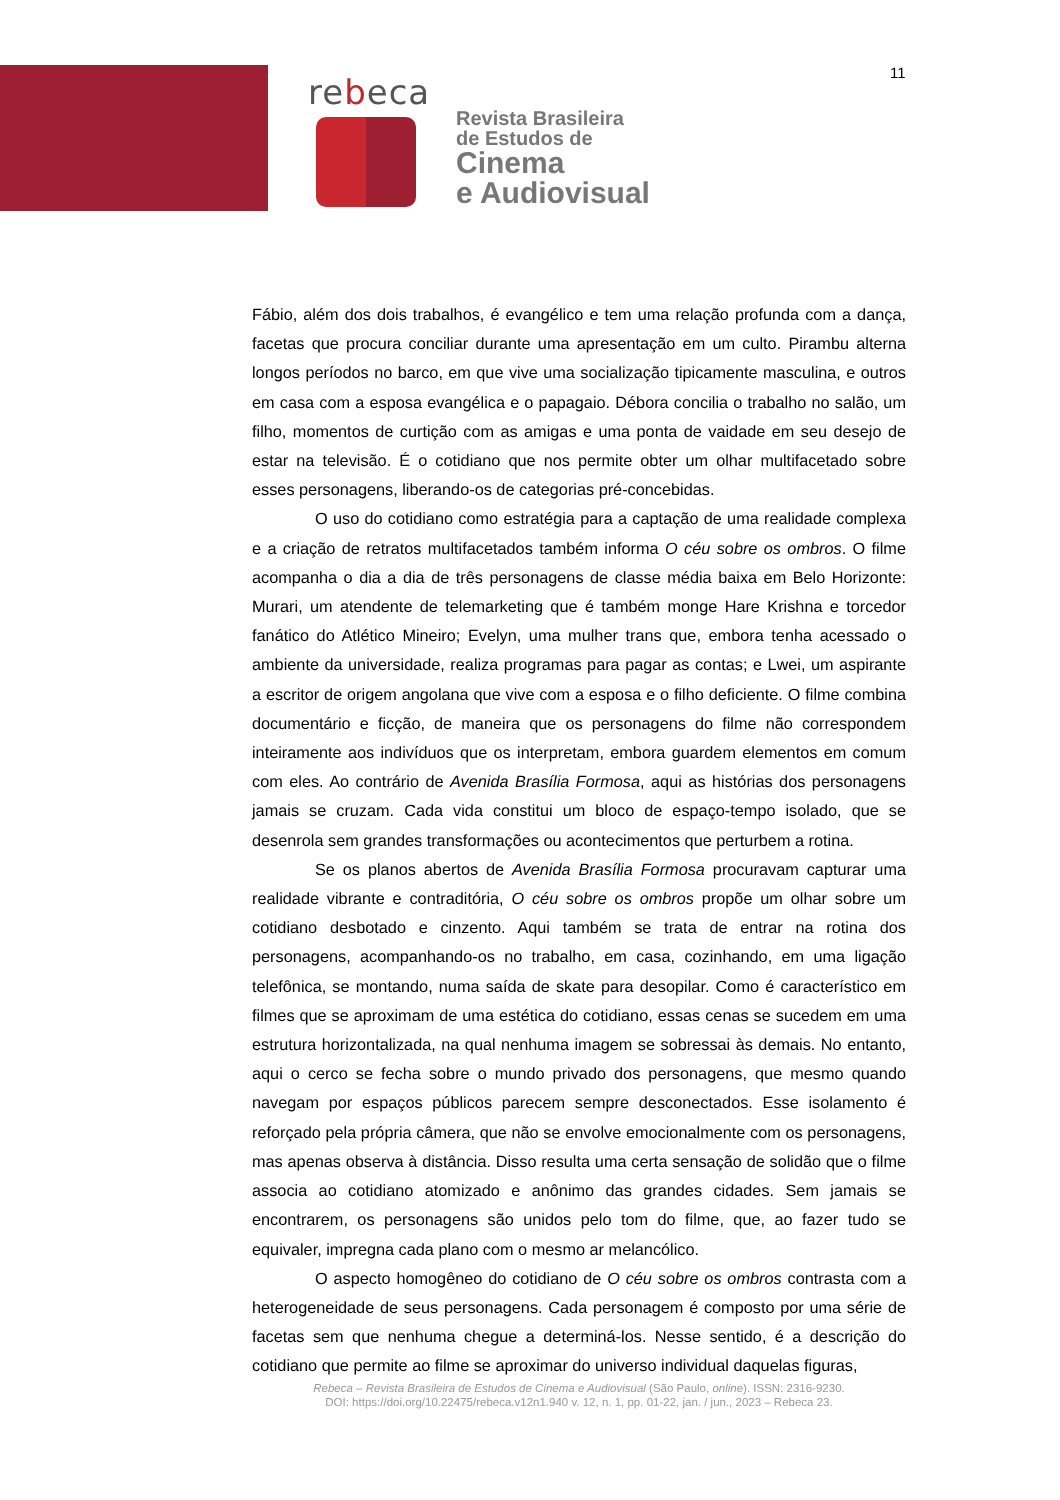11
rebeca
Revista Brasileira
de Estudos de
Cinema
e Audiovisual
Fábio, além dos dois trabalhos, é evangélico e tem uma relação profunda com a dança, facetas que procura conciliar durante uma apresentação em um culto. Pirambu alterna longos períodos no barco, em que vive uma socialização tipicamente masculina, e outros em casa com a esposa evangélica e o papagaio. Débora concilia o trabalho no salão, um filho, momentos de curtição com as amigas e uma ponta de vaidade em seu desejo de estar na televisão. É o cotidiano que nos permite obter um olhar multifacetado sobre esses personagens, liberando-os de categorias pré-concebidas.
O uso do cotidiano como estratégia para a captação de uma realidade complexa e a criação de retratos multifacetados também informa O céu sobre os ombros. O filme acompanha o dia a dia de três personagens de classe média baixa em Belo Horizonte: Murari, um atendente de telemarketing que é também monge Hare Krishna e torcedor fanático do Atlético Mineiro; Evelyn, uma mulher trans que, embora tenha acessado o ambiente da universidade, realiza programas para pagar as contas; e Lwei, um aspirante a escritor de origem angolana que vive com a esposa e o filho deficiente. O filme combina documentário e ficção, de maneira que os personagens do filme não correspondem inteiramente aos indivíduos que os interpretam, embora guardem elementos em comum com eles. Ao contrário de Avenida Brasília Formosa, aqui as histórias dos personagens jamais se cruzam. Cada vida constitui um bloco de espaço-tempo isolado, que se desenrola sem grandes transformações ou acontecimentos que perturbem a rotina.
Se os planos abertos de Avenida Brasília Formosa procuravam capturar uma realidade vibrante e contraditória, O céu sobre os ombros propõe um olhar sobre um cotidiano desbotado e cinzento. Aqui também se trata de entrar na rotina dos personagens, acompanhando-os no trabalho, em casa, cozinhando, em uma ligação telefônica, se montando, numa saída de skate para desopilar. Como é característico em filmes que se aproximam de uma estética do cotidiano, essas cenas se sucedem em uma estrutura horizontalizada, na qual nenhuma imagem se sobressai às demais. No entanto, aqui o cerco se fecha sobre o mundo privado dos personagens, que mesmo quando navegam por espaços públicos parecem sempre desconectados. Esse isolamento é reforçado pela própria câmera, que não se envolve emocionalmente com os personagens, mas apenas observa à distância. Disso resulta uma certa sensação de solidão que o filme associa ao cotidiano atomizado e anônimo das grandes cidades. Sem jamais se encontrarem, os personagens são unidos pelo tom do filme, que, ao fazer tudo se equivaler, impregna cada plano com o mesmo ar melancólico.
O aspecto homogêneo do cotidiano de O céu sobre os ombros contrasta com a heterogeneidade de seus personagens. Cada personagem é composto por uma série de facetas sem que nenhuma chegue a determiná-los. Nesse sentido, é a descrição do cotidiano que permite ao filme se aproximar do universo individual daquelas figuras,
Rebeca – Revista Brasileira de Estudos de Cinema e Audiovisual (São Paulo, online). ISSN: 2316-9230.
DOI: https://doi.org/10.22475/rebeca.v12n1.940 v. 12, n. 1, pp. 01-22, jan. / jun., 2023 – Rebeca 23.